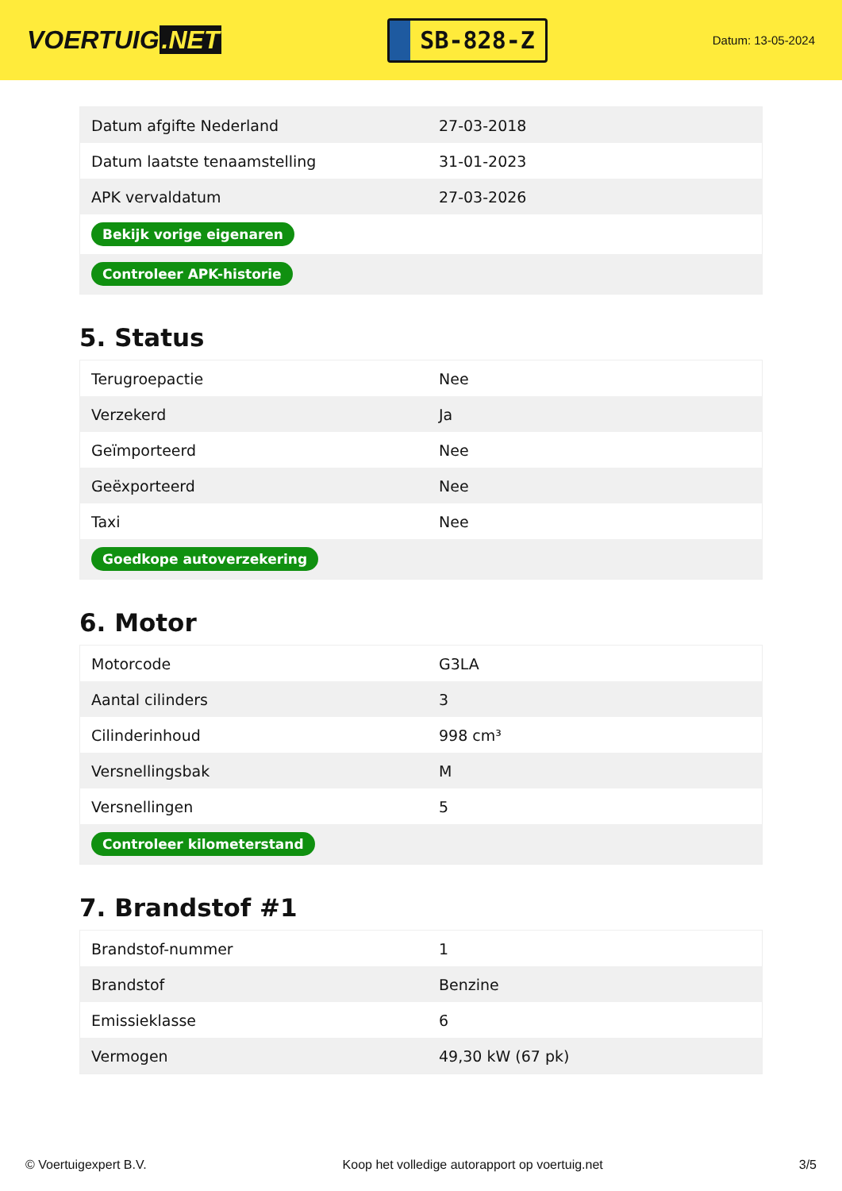VOERTUIG.NET
SB-828-Z
Datum: 13-05-2024
| Datum afgifte Nederland | 27-03-2018 |
| Datum laatste tenaamstelling | 31-01-2023 |
| APK vervaldatum | 27-03-2026 |
| Bekijk vorige eigenaren | |
| Controleer APK-historie | |
5. Status
| Terugroepactie | Nee |
| Verzekerd | Ja |
| Geïmporteerd | Nee |
| Geëxporteerd | Nee |
| Taxi | Nee |
| Goedkope autoverzekering | |
6. Motor
| Motorcode | G3LA |
| Aantal cilinders | 3 |
| Cilinderinhoud | 998 cm³ |
| Versnellingsbak | M |
| Versnellingen | 5 |
| Controleer kilometerstand | |
7. Brandstof #1
| Brandstof-nummer | 1 |
| Brandstof | Benzine |
| Emissieklasse | 6 |
| Vermogen | 49,30 kW (67 pk) |
© Voertuigexpert B.V. Koop het volledige autorapport op voertuig.net 3/5